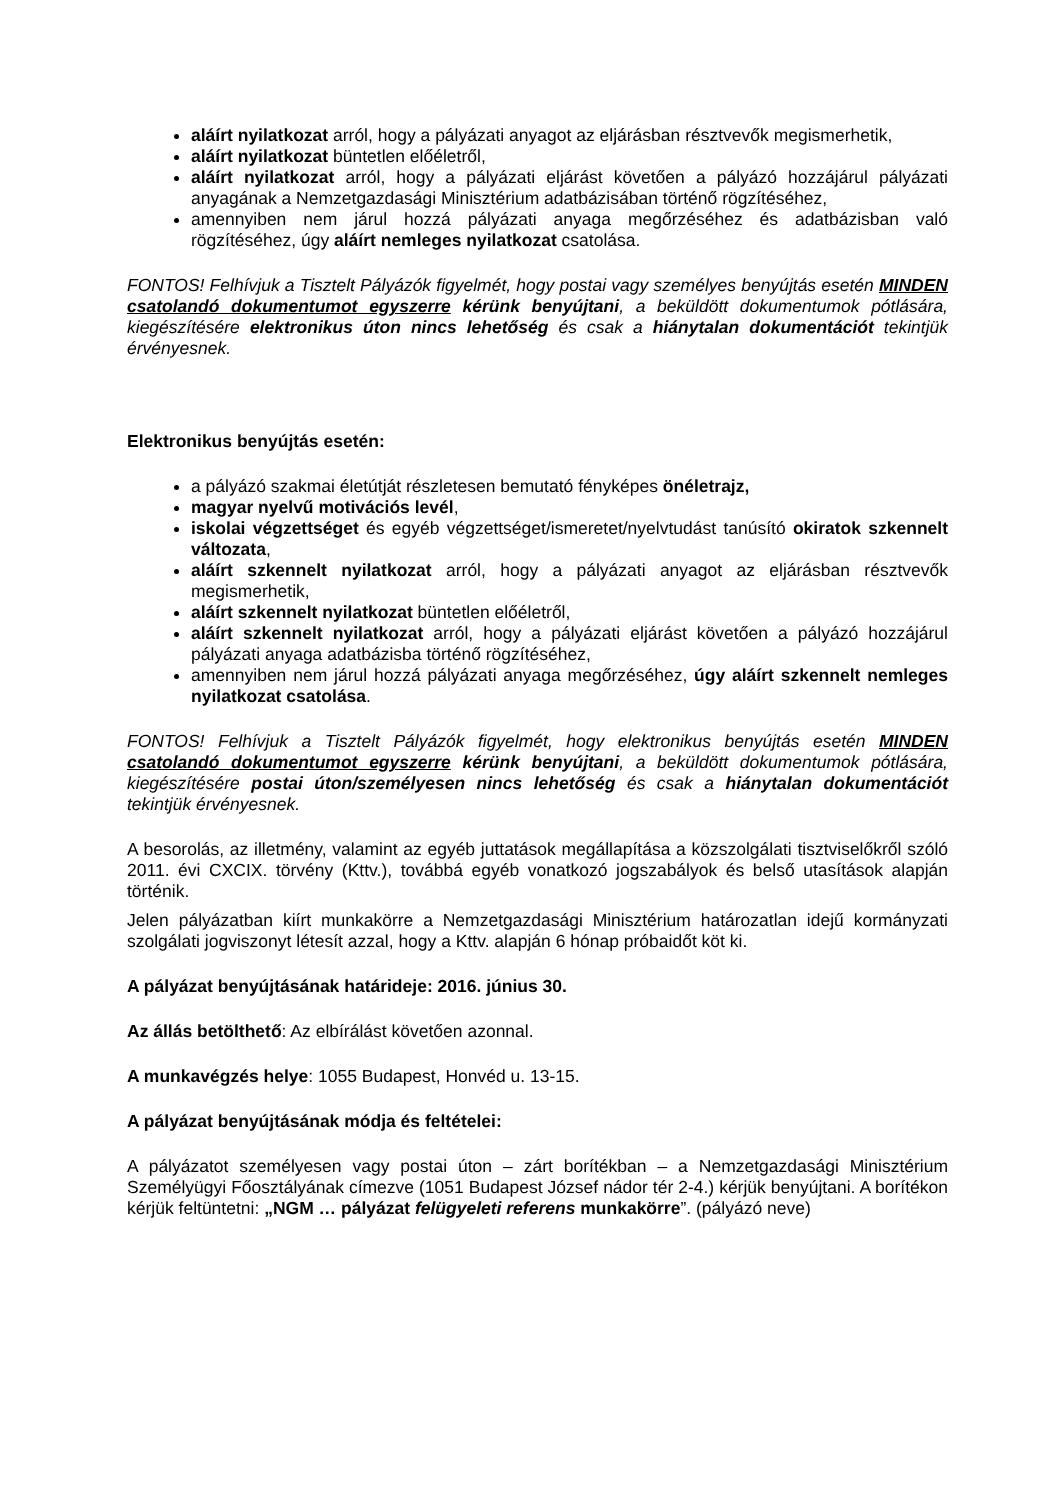aláírt nyilatkozat arról, hogy a pályázati anyagot az eljárásban résztvevők megismerhetik,
aláírt nyilatkozat büntetlen előéletről,
aláírt nyilatkozat arról, hogy a pályázati eljárást követően a pályázó hozzájárul pályázati anyagának a Nemzetgazdasági Minisztérium adatbázisában történő rögzítéséhez,
amennyiben nem járul hozzá pályázati anyaga megőrzéséhez és adatbázisban való rögzítéséhez, úgy aláírt nemleges nyilatkozat csatolása.
FONTOS! Felhívjuk a Tisztelt Pályázók figyelmét, hogy postai vagy személyes benyújtás esetén MINDEN csatolandó dokumentumot egyszerre kérünk benyújtani, a beküldött dokumentumok pótlására, kiegészítésére elektronikus úton nincs lehetőség és csak a hiánytalan dokumentációt tekintjük érvényesnek.
Elektronikus benyújtás esetén:
a pályázó szakmai életútját részletesen bemutató fényképes önéletrajz,
magyar nyelvű motivációs levél,
iskolai végzettséget és egyéb végzettséget/ismeretet/nyelvtudást tanúsító okiratok szkennelt változata,
aláírt szkennelt nyilatkozat arról, hogy a pályázati anyagot az eljárásban résztvevők megismerhetik,
aláírt szkennelt nyilatkozat büntetlen előéletről,
aláírt szkennelt nyilatkozat arról, hogy a pályázati eljárást követően a pályázó hozzájárul pályázati anyaga adatbázisba történő rögzítéséhez,
amennyiben nem járul hozzá pályázati anyaga megőrzéséhez, úgy aláírt szkennelt nemleges nyilatkozat csatolása.
FONTOS! Felhívjuk a Tisztelt Pályázók figyelmét, hogy elektronikus benyújtás esetén MINDEN csatolandó dokumentumot egyszerre kérünk benyújtani, a beküldött dokumentumok pótlására, kiegészítésére postai úton/személyesen nincs lehetőség és csak a hiánytalan dokumentációt tekintjük érvényesnek.
A besorolás, az illetmény, valamint az egyéb juttatások megállapítása a közszolgálati tisztviselőkről szóló 2011. évi CXCIX. törvény (Kttv.), továbbá egyéb vonatkozó jogszabályok és belső utasítások alapján történik.
Jelen pályázatban kiírt munkakörre a Nemzetgazdasági Minisztérium határozatlan idejű kormányzati szolgálati jogviszonyt létesít azzal, hogy a Kttv. alapján 6 hónap próbaidőt köt ki.
A pályázat benyújtásának határideje: 2016. június 30.
Az állás betölthető: Az elbírálást követően azonnal.
A munkavégzés helye: 1055 Budapest, Honvéd u. 13-15.
A pályázat benyújtásának módja és feltételei:
A pályázatot személyesen vagy postai úton – zárt borítékban – a Nemzetgazdasági Minisztérium Személyügyi Főosztályának címezve (1051 Budapest József nádor tér 2-4.) kérjük benyújtani. A borítékon kérjük feltüntetni: „NGM … pályázat felügyeleti referens munkakörre”. (pályázó neve)